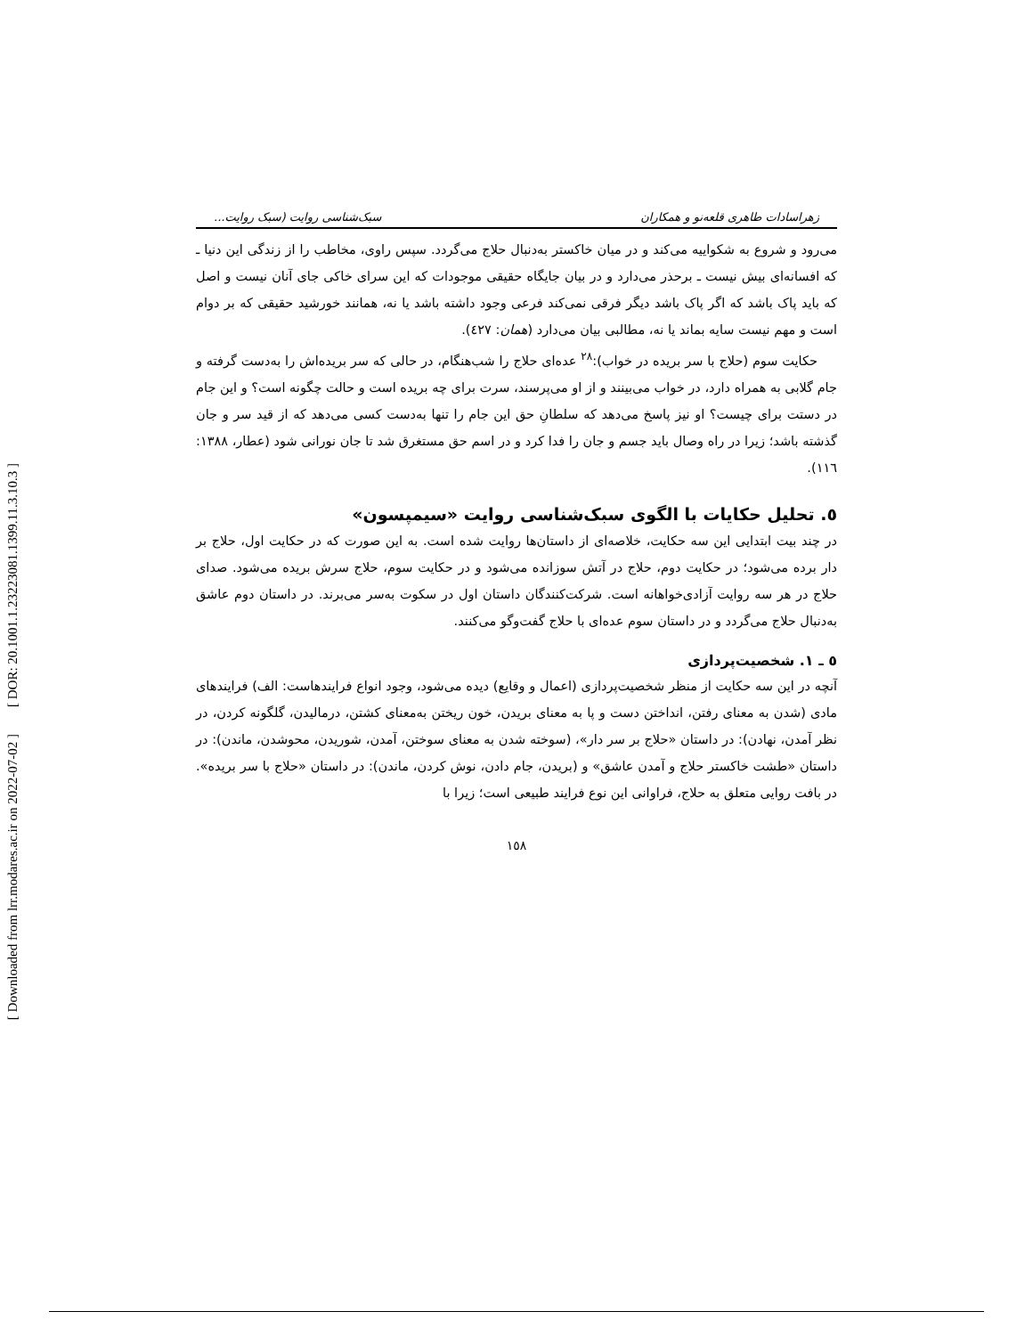[ DOR: 20.1001.1.23223081.1399.11.3.10.3 ]
[ Downloaded from lrr.modares.ac.ir on 2022-07-02 ]
زهراسادات طاهری قلعه‌نو و همکاران سبک‌شناسی روایت (سبک روایت...
می‌رود و شروع به شکواییه می‌کند و در میان خاکستر به‌دنبال حلاج می‌گردد. سپس راوی، مخاطب را از زندگی این دنیا ـ که افسانه‌ای بیش نیست ـ برحذر می‌دارد و در بیان جایگاه حقیقی موجودات که این سرای خاکی جای آنان نیست و اصل که باید پاک باشد که اگر پاک باشد دیگر فرقی نمی‌کند فرعی وجود داشته باشد یا نه، همانند خورشید حقیقی که بر دوام است و مهم نیست سایه بماند یا نه، مطالبی بیان می‌دارد (همان: ٤٢٧).
حکایت سوم (حلاج با سر بریده در خواب):<sup>٢٨</sup> عده‌ای حلاج را شب‌هنگام، در حالی که سر بریده‌اش را به‌دست گرفته و جام گلابی به همراه دارد، در خواب می‌بینند و از او می‌پرسند، سرت برای چه بریده است و حالت چگونه است؟ و این جام در دستت برای چیست؟ او نیز پاسخ می‌دهد که سلطانِ حق این جام را تنها به‌دست کسی می‌دهد که از قید سر و جان گذشته باشد؛ زیرا در راه وصال باید جسم و جان را فدا کرد و در اسم حق مستغرق شد تا جان نورانی شود (عطار، ١٣٨٨: ١١٦).
٥. تحلیل حکایات با الگوی سبک‌شناسی روایت «سیمپسون»
در چند بیت ابتدایی این سه حکایت، خلاصه‌ای از داستان‌ها روایت شده است. به این صورت که در حکایت اول، حلاج بر دار برده می‌شود؛ در حکایت دوم، حلاج در آتش سوزانده می‌شود و در حکایت سوم، حلاج سرش بریده می‌شود. صدای حلاج در هر سه روایت آزادی‌خواهانه است. شرکت‌کنندگان داستان اول در سکوت به‌سر می‌برند. در داستان دوم عاشق به‌دنبال حلاج می‌گردد و در داستان سوم عده‌ای با حلاج گفت‌وگو می‌کنند.
٥ ـ ١. شخصیت‌پردازی
آنچه در این سه حکایت از منظر شخصیت‌پردازی (اعمال و وقایع) دیده می‌شود، وجود انواع فرایندهاست: الف) فرایندهای مادی (شدن به معنای رفتن، انداختن دست و پا به معنای بریدن، خون ریختن به‌معنای کشتن، درمالیدن، گلگونه کردن، در نظر آمدن، نهادن): در داستان «حلاج بر سر دار»، (سوخته شدن به معنای سوختن، آمدن، شوریدن، محوشدن، ماندن): در داستان «طشت خاکستر حلاج و آمدن عاشق» و (بریدن، جام دادن، نوش کردن، ماندن): در داستان «حلاج با سر بریده». در بافت روایی متعلق به حلاج، فراوانی این نوع فرایند طبیعی است؛ زیرا با
١٥٨